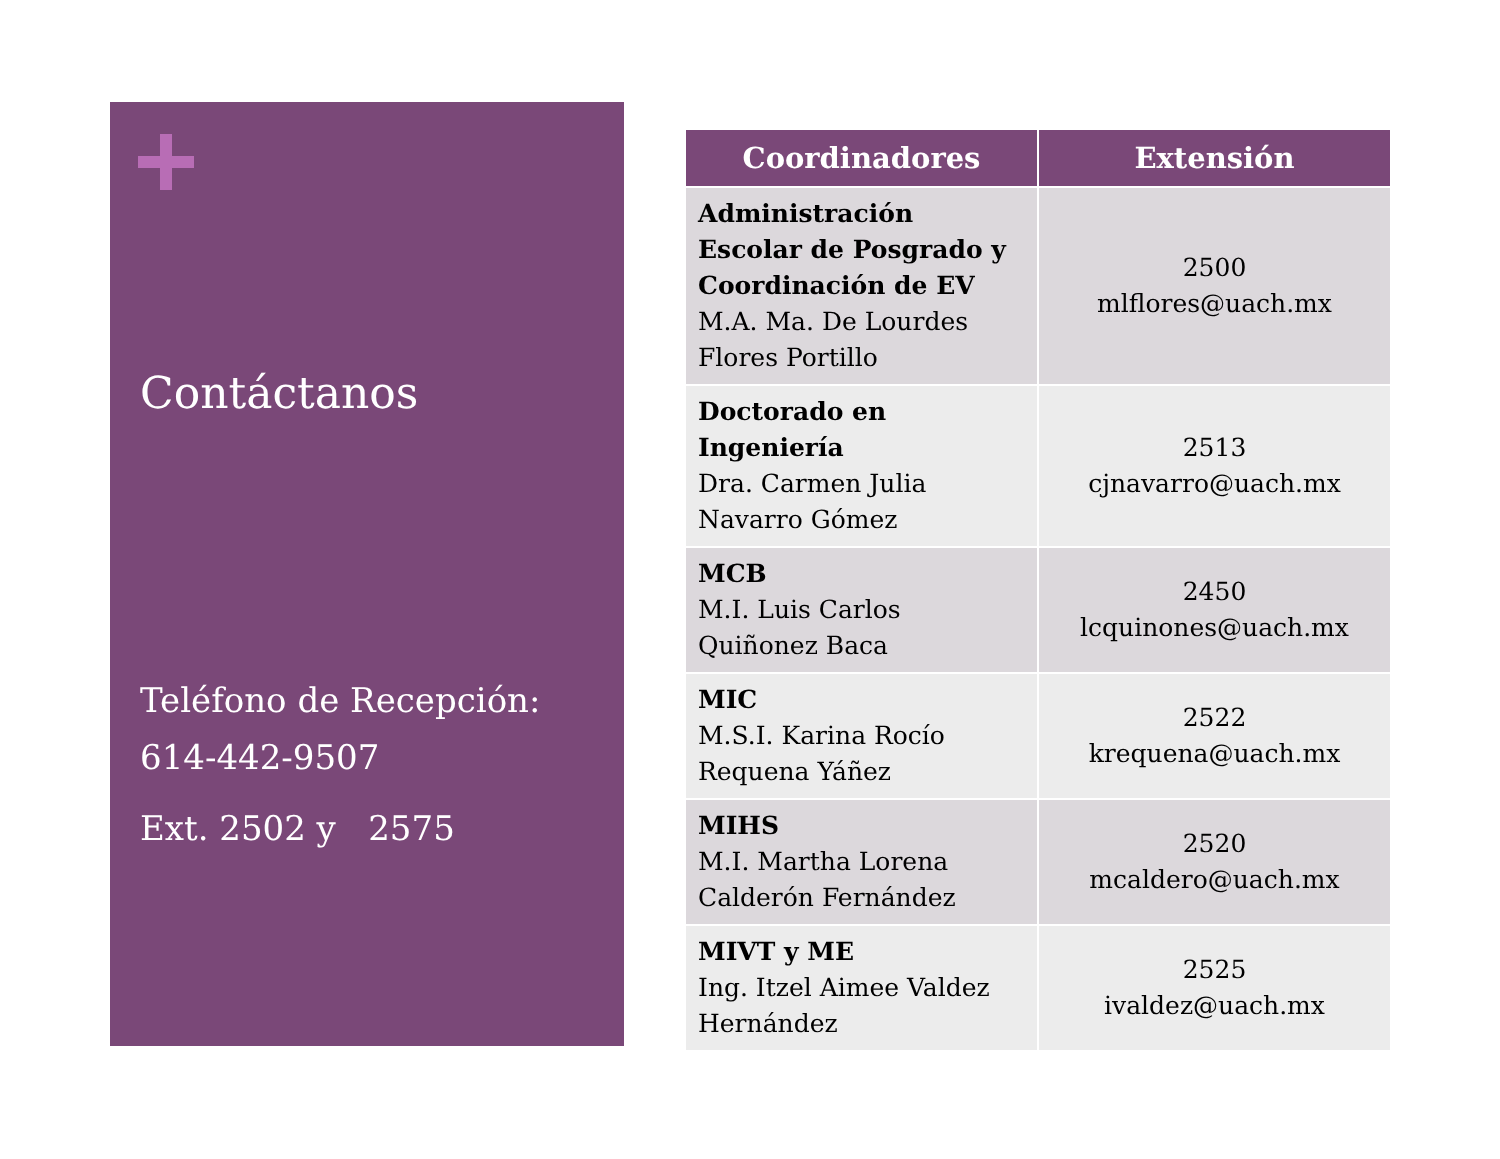Contáctanos
Teléfono de Recepción: 614-442-9507
Ext. 2502 y 2575
| Coordinadores | Extensión |
| --- | --- |
| Administración Escolar de Posgrado y Coordinación de EV M.A. Ma. De Lourdes Flores Portillo | 2500 mlflores@uach.mx |
| Doctorado en Ingeniería Dra. Carmen Julia Navarro Gómez | 2513 cjnavarro@uach.mx |
| MCB M.I. Luis Carlos Quiñonez Baca | 2450 lcquinones@uach.mx |
| MIC M.S.I. Karina Rocío Requena Yáñez | 2522 krequena@uach.mx |
| MIHS M.I. Martha Lorena Calderón Fernández | 2520 mcaldero@uach.mx |
| MIVT y ME Ing. Itzel Aimee Valdez Hernández | 2525 ivaldez@uach.mx |